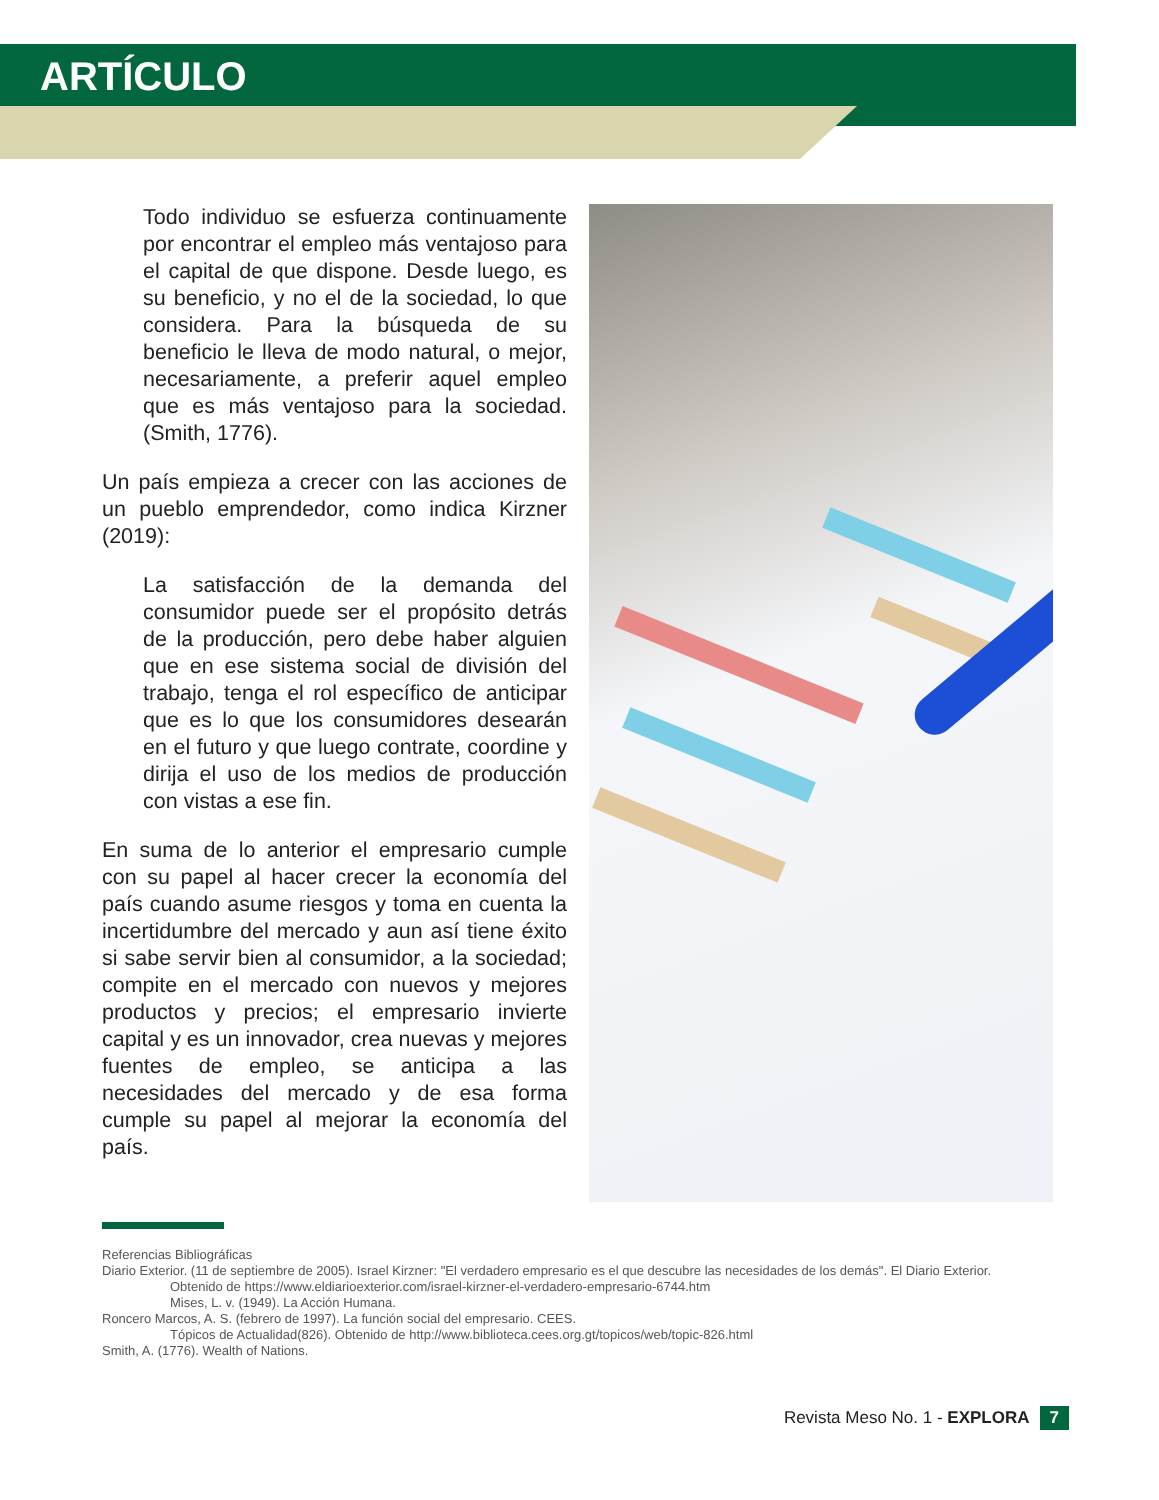ARTÍCULO
Todo individuo se esfuerza continuamente por encontrar el empleo más ventajoso para el capital de que dispone. Desde luego, es su beneficio, y no el de la sociedad, lo que considera. Para la búsqueda de su beneficio le lleva de modo natural, o mejor, necesariamente, a preferir aquel empleo que es más ventajoso para la sociedad. (Smith, 1776).
Un país empieza a crecer con las acciones de un pueblo emprendedor, como indica Kirzner (2019):
La satisfacción de la demanda del consumidor puede ser el propósito detrás de la producción, pero debe haber alguien que en ese sistema social de división del trabajo, tenga el rol específico de anticipar que es lo que los consumidores desearán en el futuro y que luego contrate, coordine y dirija el uso de los medios de producción con vistas a ese fin.
En suma de lo anterior el empresario cumple con su papel al hacer crecer la economía del país cuando asume riesgos y toma en cuenta la incertidumbre del mercado y aun así tiene éxito si sabe servir bien al consumidor, a la sociedad; compite en el mercado con nuevos y mejores productos y precios; el empresario invierte capital y es un innovador, crea nuevas y mejores fuentes de empleo, se anticipa a las necesidades del mercado y de esa forma cumple su papel al mejorar la economía del país.
Referencias Bibliográficas
Diario Exterior. (11 de septiembre de 2005). Israel Kirzner: "El verdadero empresario es el que descubre las necesidades de los demás". El Diario Exterior.
Obtenido de https://www.eldiarioexterior.com/israel-kirzner-el-verdadero-empresario-6744.htm
Mises, L. v. (1949). La Acción Humana.
Roncero Marcos, A. S. (febrero de 1997). La función social del empresario. CEES.
Tópicos de Actualidad(826). Obtenido de http://www.biblioteca.cees.org.gt/topicos/web/topic-826.html
Smith, A. (1776). Wealth of Nations.
Revista Meso No. 1 - EXPLORA 7